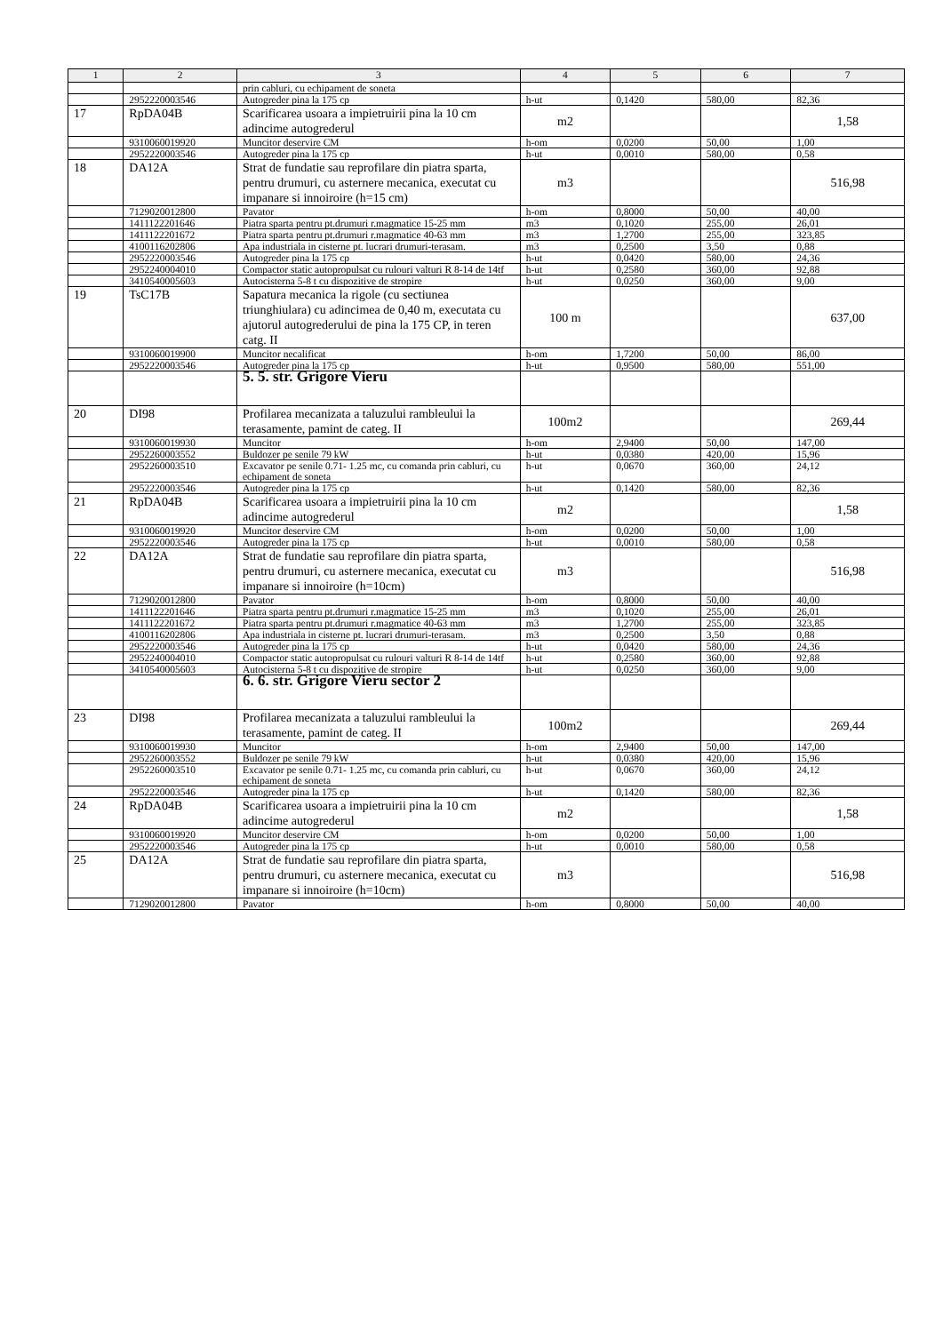| 1 | 2 | 3 | 4 | 5 | 6 | 7 |
| --- | --- | --- | --- | --- | --- | --- |
| | | prin cabluri, cu echipament de soneta | | | | |
| | 2952220003546 | Autogreder pina la 175 cp | h-ut | 0,1420 | 580,00 | 82,36 |
| 17 | RpDA04B | Scarificarea usoara a impietruirii pina la 10 cm adincime autogrederul | m2 | | | 1,58 |
| | 9310060019920 | Muncitor deservire CM | h-om | 0,0200 | 50,00 | 1,00 |
| | 2952220003546 | Autogreder pina la 175 cp | h-ut | 0,0010 | 580,00 | 0,58 |
| 18 | DA12A | Strat de fundatie sau reprofilare din piatra sparta, pentru drumuri, cu asternere mecanica, executat cu impanare si innoiroire (h=15 cm) | m3 | | | 516,98 |
| | 7129020012800 | Pavator | h-om | 0,8000 | 50,00 | 40,00 |
| | 1411122201646 | Piatra sparta pentru pt.drumuri r.magmatice 15-25 mm | m3 | 0,1020 | 255,00 | 26,01 |
| | 1411122201672 | Piatra sparta pentru pt.drumuri r.magmatice 40-63 mm | m3 | 1,2700 | 255,00 | 323,85 |
| | 4100116202806 | Apa industriala in cisterne pt. lucrari drumuri-terasam. | m3 | 0,2500 | 3,50 | 0,88 |
| | 2952220003546 | Autogreder pina la 175 cp | h-ut | 0,0420 | 580,00 | 24,36 |
| | 2952240004010 | Compactor static autopropulsat cu rulouri valturi R 8-14 de 14tf | h-ut | 0,2580 | 360,00 | 92,88 |
| | 3410540005603 | Autocisterna 5-8 t cu dispozitive de stropire | h-ut | 0,0250 | 360,00 | 9,00 |
| 19 | TsC17B | Sapatura mecanica la rigole (cu sectiunea triunghiulara) cu adincimea de 0,40 m, executata cu ajutorul autogrederului de pina la 175 CP, in teren catg. II | 100 m | | | 637,00 |
| | 9310060019900 | Muncitor necalificat | h-om | 1,7200 | 50,00 | 86,00 |
| | 2952220003546 | Autogreder pina la 175 cp | h-ut | 0,9500 | 580,00 | 551,00 |
| | | 5. 5. str. Grigore Vieru | | | | |
| 20 | DI98 | Profilarea mecanizata a taluzului rambleului la terasamente, pamint de categ. II | 100m2 | | | 269,44 |
| | 9310060019930 | Muncitor | h-om | 2,9400 | 50,00 | 147,00 |
| | 2952260003552 | Buldozer pe senile 79 kW | h-ut | 0,0380 | 420,00 | 15,96 |
| | 2952260003510 | Excavator pe senile 0.71- 1.25 mc, cu comanda prin cabluri, cu echipament de soneta | h-ut | 0,0670 | 360,00 | 24,12 |
| | 2952220003546 | Autogreder pina la 175 cp | h-ut | 0,1420 | 580,00 | 82,36 |
| 21 | RpDA04B | Scarificarea usoara a impietruirii pina la 10 cm adincime autogrederul | m2 | | | 1,58 |
| | 9310060019920 | Muncitor deservire CM | h-om | 0,0200 | 50,00 | 1,00 |
| | 2952220003546 | Autogreder pina la 175 cp | h-ut | 0,0010 | 580,00 | 0,58 |
| 22 | DA12A | Strat de fundatie sau reprofilare din piatra sparta, pentru drumuri, cu asternere mecanica, executat cu impanare si innoiroire (h=10cm) | m3 | | | 516,98 |
| | 7129020012800 | Pavator | h-om | 0,8000 | 50,00 | 40,00 |
| | 1411122201646 | Piatra sparta pentru pt.drumuri r.magmatice 15-25 mm | m3 | 0,1020 | 255,00 | 26,01 |
| | 1411122201672 | Piatra sparta pentru pt.drumuri r.magmatice 40-63 mm | m3 | 1,2700 | 255,00 | 323,85 |
| | 4100116202806 | Apa industriala in cisterne pt. lucrari drumuri-terasam. | m3 | 0,2500 | 3,50 | 0,88 |
| | 2952220003546 | Autogreder pina la 175 cp | h-ut | 0,0420 | 580,00 | 24,36 |
| | 2952240004010 | Compactor static autopropulsat cu rulouri valturi R 8-14 de 14tf | h-ut | 0,2580 | 360,00 | 92,88 |
| | 3410540005603 | Autocisterna 5-8 t cu dispozitive de stropire | h-ut | 0,0250 | 360,00 | 9,00 |
| | | 6. 6. str. Grigore Vieru sector 2 | | | | |
| 23 | DI98 | Profilarea mecanizata a taluzului rambleului la terasamente, pamint de categ. II | 100m2 | | | 269,44 |
| | 9310060019930 | Muncitor | h-om | 2,9400 | 50,00 | 147,00 |
| | 2952260003552 | Buldozer pe senile 79 kW | h-ut | 0,0380 | 420,00 | 15,96 |
| | 2952260003510 | Excavator pe senile 0.71- 1.25 mc, cu comanda prin cabluri, cu echipament de soneta | h-ut | 0,0670 | 360,00 | 24,12 |
| | 2952220003546 | Autogreder pina la 175 cp | h-ut | 0,1420 | 580,00 | 82,36 |
| 24 | RpDA04B | Scarificarea usoara a impietruirii pina la 10 cm adincime autogrederul | m2 | | | 1,58 |
| | 9310060019920 | Muncitor deservire CM | h-om | 0,0200 | 50,00 | 1,00 |
| | 2952220003546 | Autogreder pina la 175 cp | h-ut | 0,0010 | 580,00 | 0,58 |
| 25 | DA12A | Strat de fundatie sau reprofilare din piatra sparta, pentru drumuri, cu asternere mecanica, executat cu impanare si innoiroire (h=10cm) | m3 | | | 516,98 |
| | 7129020012800 | Pavator | h-om | 0,8000 | 50,00 | 40,00 |